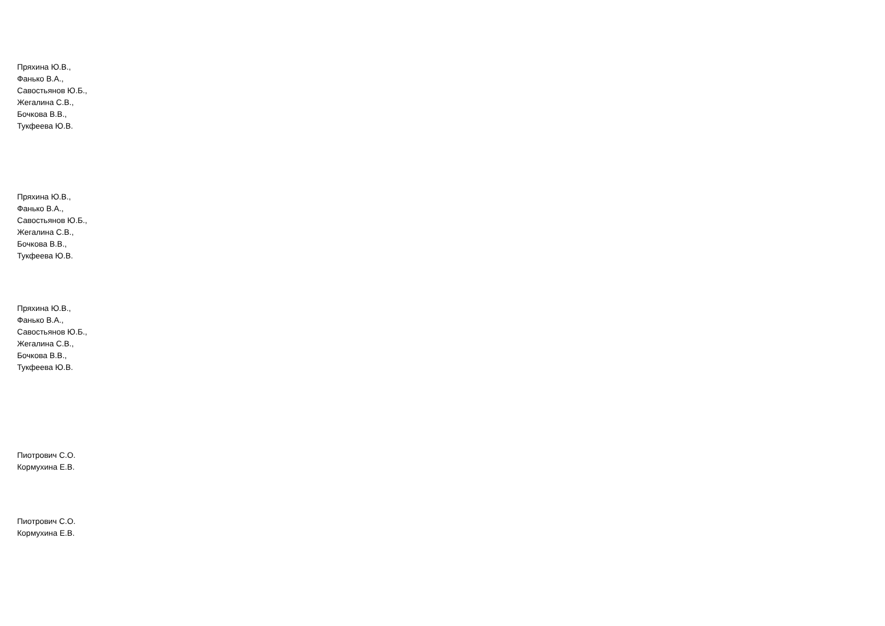Пряхина Ю.В.,
Фанько В.А.,
Савостьянов Ю.Б.,
Жегалина С.В.,
Бочкова В.В.,
Тукфеева Ю.В.
Пряхина Ю.В.,
Фанько В.А.,
Савостьянов Ю.Б.,
Жегалина С.В.,
Бочкова В.В.,
Тукфеева Ю.В.
Пряхина Ю.В.,
Фанько В.А.,
Савостьянов Ю.Б.,
Жегалина С.В.,
Бочкова В.В.,
Тукфеева Ю.В.
Пиотрович С.О.
Кормухина Е.В.
Пиотрович С.О.
Кормухина Е.В.